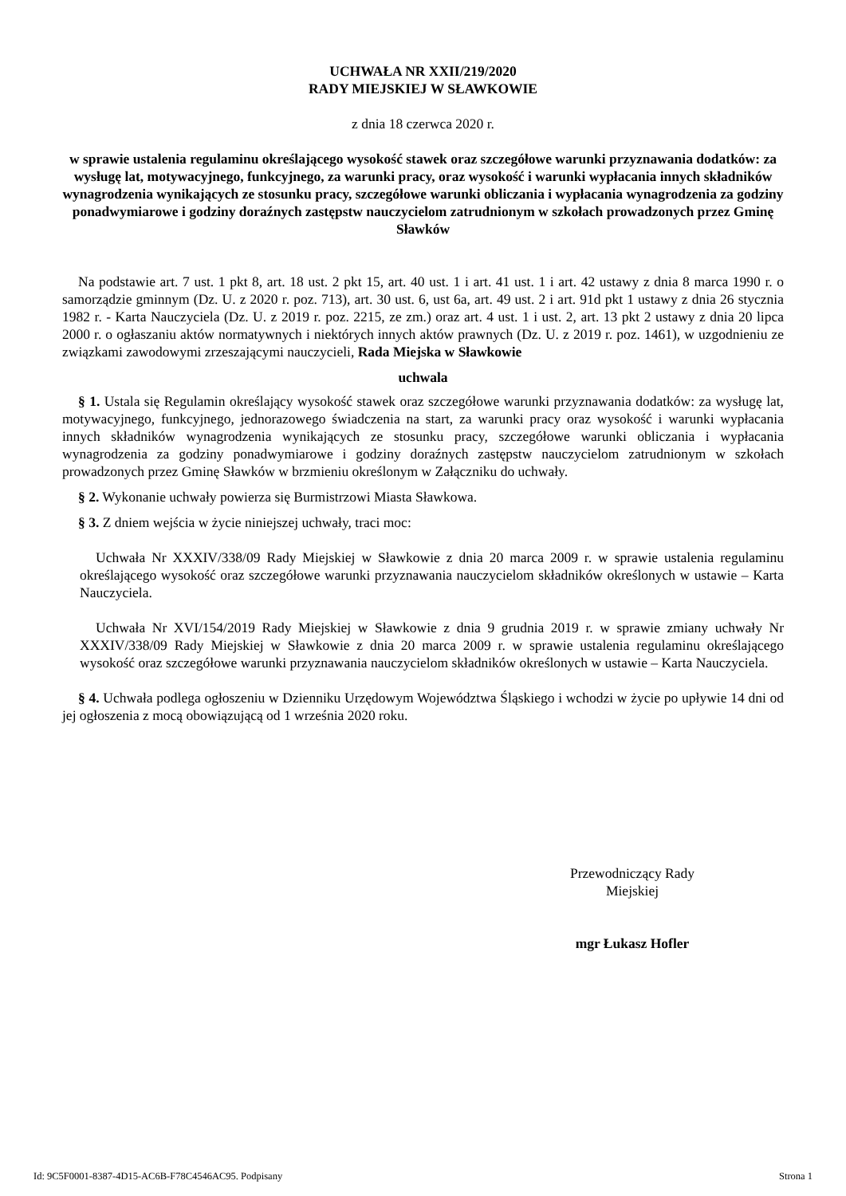UCHWAŁA NR XXII/219/2020
RADY MIEJSKIEJ W SŁAWKOWIE
z dnia 18 czerwca 2020 r.
w sprawie ustalenia regulaminu określającego wysokość stawek oraz szczegółowe warunki przyznawania dodatków: za wysługę lat, motywacyjnego, funkcyjnego, za warunki pracy, oraz wysokość i warunki wypłacania innych składników wynagrodzenia wynikających ze stosunku pracy, szczegółowe warunki obliczania i wypłacania wynagrodzenia za godziny ponadwymiarowe i godziny doraźnych zastępstw nauczycielom zatrudnionym w szkołach prowadzonych przez Gminę Sławków
Na podstawie art. 7 ust. 1 pkt 8, art. 18 ust. 2 pkt 15, art. 40 ust. 1 i art. 41 ust. 1 i art. 42 ustawy z dnia 8 marca 1990 r. o samorządzie gminnym (Dz. U. z 2020 r. poz. 713), art. 30 ust. 6, ust 6a, art. 49 ust. 2 i art. 91d pkt 1 ustawy z dnia 26 stycznia 1982 r. - Karta Nauczyciela (Dz. U. z 2019 r. poz. 2215, ze zm.) oraz art. 4 ust. 1 i ust. 2, art. 13 pkt 2 ustawy z dnia 20 lipca 2000 r. o ogłaszaniu aktów normatywnych i niektórych innych aktów prawnych (Dz. U. z 2019 r. poz. 1461), w uzgodnieniu ze związkami zawodowymi zrzeszającymi nauczycieli, Rada Miejska w Sławkowie
uchwala
§ 1. Ustala się Regulamin określający wysokość stawek oraz szczegółowe warunki przyznawania dodatków: za wysługę lat, motywacyjnego, funkcyjnego, jednorazowego świadczenia na start, za warunki pracy oraz wysokość i warunki wypłacania innych składników wynagrodzenia wynikających ze stosunku pracy, szczegółowe warunki obliczania i wypłacania wynagrodzenia za godziny ponadwymiarowe i godziny doraźnych zastępstw nauczycielom zatrudnionym w szkołach prowadzonych przez Gminę Sławków w brzmieniu określonym w Załączniku do uchwały.
§ 2. Wykonanie uchwały powierza się Burmistrzowi Miasta Sławkowa.
§ 3. Z dniem wejścia w życie niniejszej uchwały, traci moc:
Uchwała Nr XXXIV/338/09 Rady Miejskiej w Sławkowie z dnia 20 marca 2009 r. w sprawie ustalenia regulaminu określającego wysokość oraz szczegółowe warunki przyznawania nauczycielom składników określonych w ustawie – Karta Nauczyciela.
Uchwała Nr XVI/154/2019 Rady Miejskiej w Sławkowie z dnia 9 grudnia 2019 r. w sprawie zmiany uchwały Nr XXXIV/338/09 Rady Miejskiej w Sławkowie z dnia 20 marca 2009 r. w sprawie ustalenia regulaminu określającego wysokość oraz szczegółowe warunki przyznawania nauczycielom składników określonych w ustawie – Karta Nauczyciela.
§ 4. Uchwała podlega ogłoszeniu w Dzienniku Urzędowym Województwa Śląskiego i wchodzi w życie po upływie 14 dni od jej ogłoszenia z mocą obowiązującą od 1 września 2020 roku.
Przewodniczący Rady
Miejskiej
mgr Łukasz Hofler
Id: 9C5F0001-8387-4D15-AC6B-F78C4546AC95. Podpisany Strona 1